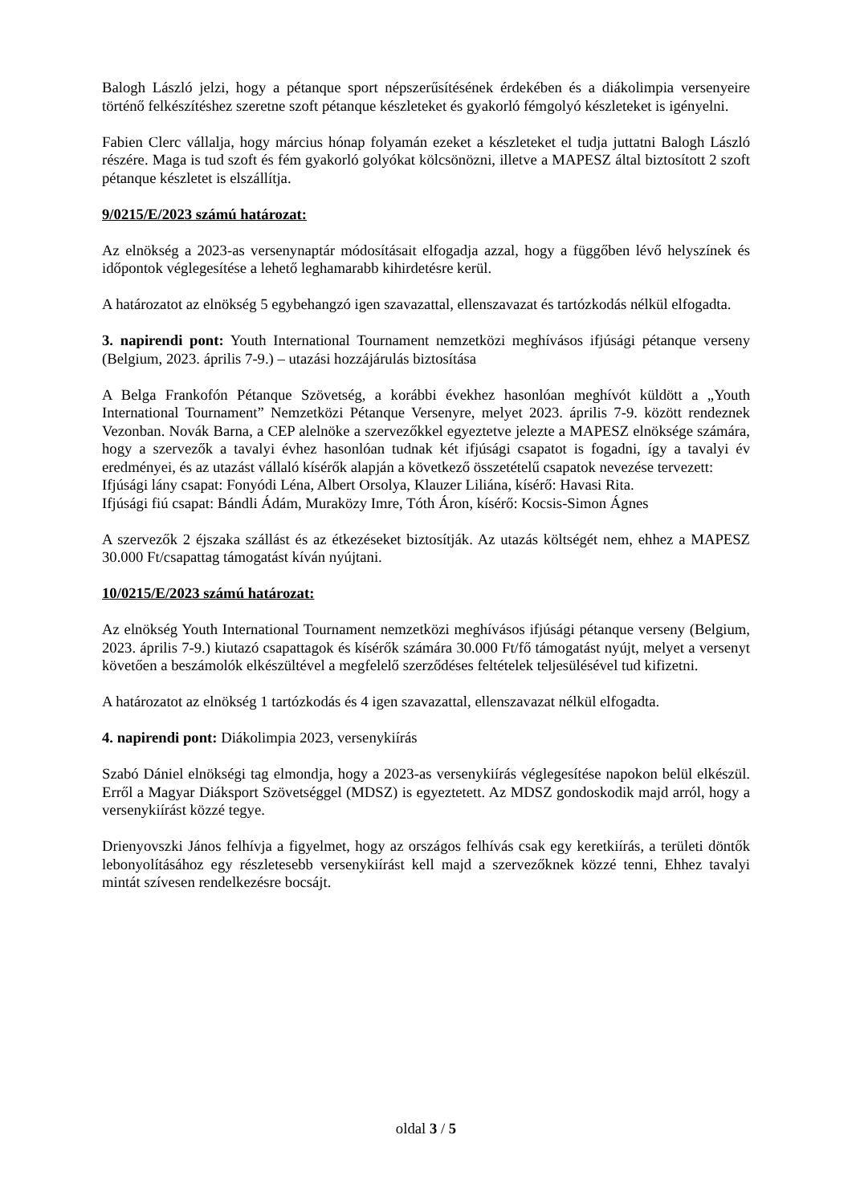Balogh László jelzi, hogy a pétanque sport népszerűsítésének érdekében és a diákolimpia versenyeire történő felkészítéshez szeretne szoft pétanque készleteket és gyakorló fémgolyó készleteket is igényelni.
Fabien Clerc vállalja, hogy március hónap folyamán ezeket a készleteket el tudja juttatni Balogh László részére. Maga is tud szoft és fém gyakorló golyókat kölcsönözni, illetve a MAPESZ által biztosított 2 szoft pétanque készletet is elszállítja.
9/0215/E/2023 számú határozat:
Az elnökség a 2023-as versenynaptár módosításait elfogadja azzal, hogy a függőben lévő helyszínek és időpontok véglegesítése a lehető leghamarabb kihirdetésre kerül.
A határozatot az elnökség 5 egybehangzó igen szavazattal, ellenszavazat és tartózkodás nélkül elfogadta.
3. napirendi pont: Youth International Tournament nemzetközi meghívásos ifjúsági pétanque verseny (Belgium, 2023. április 7-9.) – utazási hozzájárulás biztosítása
A Belga Frankofón Pétanque Szövetség, a korábbi évekhez hasonlóan meghívót küldött a „Youth International Tournament” Nemzetközi Pétanque Versenyre, melyet 2023. április 7-9. között rendeznek Vezonban. Novák Barna, a CEP alelnöke a szervezőkkel egyeztetve jelezte a MAPESZ elnöksége számára, hogy a szervezők a tavalyi évhez hasonlóan tudnak két ifjúsági csapatot is fogadni, így a tavalyi év eredményei, és az utazást vállaló kísérők alapján a következő összetételű csapatok nevezése tervezett:
Ifjúsági lány csapat: Fonyódi Léna, Albert Orsolya, Klauzer Liliána, kísérő: Havasi Rita.
Ifjúsági fiú csapat: Bándli Ádám, Muraközy Imre, Tóth Áron, kísérő: Kocsis-Simon Ágnes
A szervezők 2 éjszaka szállást és az étkezéseket biztosítják. Az utazás költségét nem, ehhez a MAPESZ 30.000 Ft/csapattag támogatást kíván nyújtani.
10/0215/E/2023 számú határozat:
Az elnökség Youth International Tournament nemzetközi meghívásos ifjúsági pétanque verseny (Belgium, 2023. április 7-9.) kiutazó csapattagok és kísérők számára 30.000 Ft/fő támogatást nyújt, melyet a versenyt követően a beszámolók elkészültével a megfelelő szerződéses feltételek teljesülésével tud kifizetni.
A határozatot az elnökség 1 tartózkodás és 4 igen szavazattal, ellenszavazat nélkül elfogadta.
4. napirendi pont: Diákolimpia 2023, versenykiírás
Szabó Dániel elnökségi tag elmondja, hogy a 2023-as versenykiírás véglegesítése napokon belül elkészül. Erről a Magyar Diáksport Szövetséggel (MDSZ) is egyeztetett. Az MDSZ gondoskodik majd arról, hogy a versenykiírást közzé tegye.
Drienyovszki János felhívja a figyelmet, hogy az országos felhívás csak egy keretkiírás, a területi döntők lebonyolításához egy részletesebb versenykiírást kell majd a szervezőknek közzé tenni, Ehhez tavalyi mintát szívesen rendelkezésre bocsájt.
oldal 3 / 5